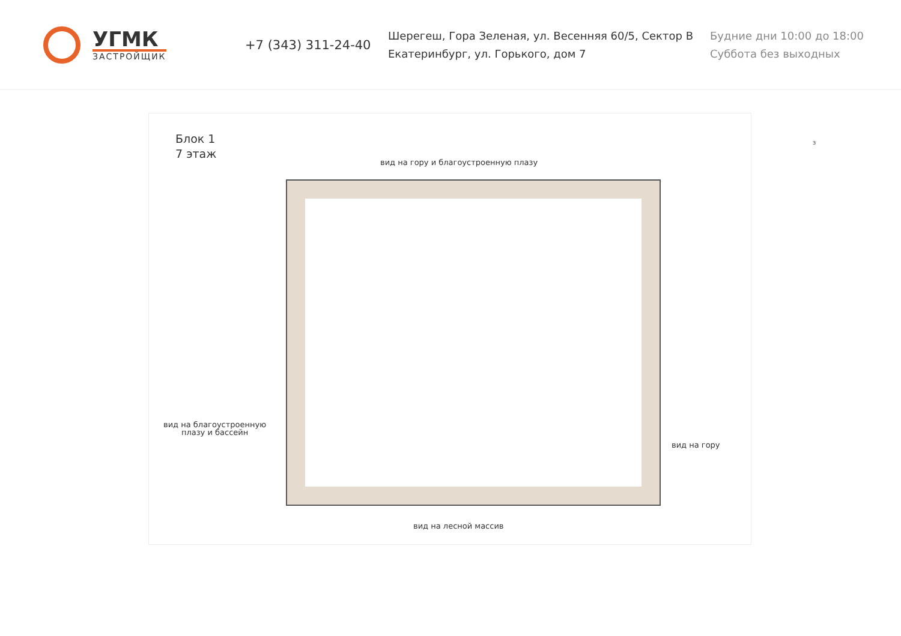УГМК
ЗАСТРОЙЩИК
+7 (343) 311-24-40
Шерегеш, Гора Зеленая, ул. Весенняя 60/5, Сектор В
Екатеринбург, ул. Горького, дом 7
Будние дни 10:00 до 18:00
Суббота без выходных
Блок 1
7 этаж
вид на гору и благоустроенную плазу
вид на благоустроенную
плазу и бассейн
вид на гору
вид на лесной массив
З